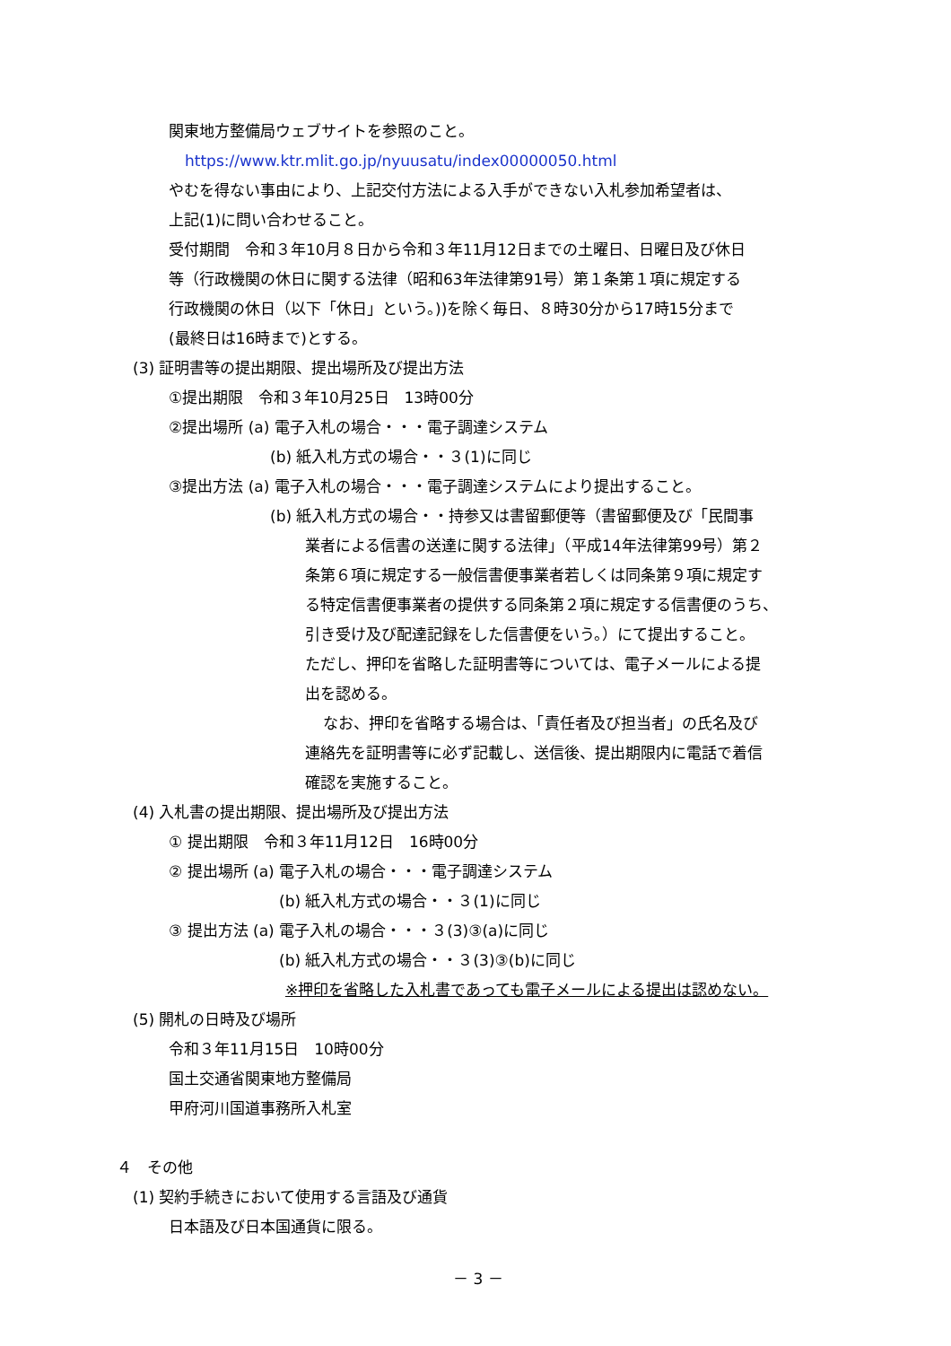関東地方整備局ウェブサイトを参照のこと。
https://www.ktr.mlit.go.jp/nyuusatu/index00000050.html
やむを得ない事由により、上記交付方法による入手ができない入札参加希望者は、
上記(1)に問い合わせること。
受付期間　令和３年10月８日から令和３年11月12日までの土曜日、日曜日及び休日
等（行政機関の休日に関する法律（昭和63年法律第91号）第１条第１項に規定する
行政機関の休日（以下「休日」という。))を除く毎日、８時30分から17時15分まで
(最終日は16時まで)とする。
(3) 証明書等の提出期限、提出場所及び提出方法
①提出期限　令和３年10月25日　13時00分
②提出場所 (a) 電子入札の場合・・・電子調達システム
(b) 紙入札方式の場合・・３(1)に同じ
③提出方法 (a) 電子入札の場合・・・電子調達システムにより提出すること。
(b) 紙入札方式の場合・・持参又は書留郵便等（書留郵便及び「民間事
業者による信書の送達に関する法律」（平成14年法律第99号）第２
条第６項に規定する一般信書便事業者若しくは同条第９項に規定す
る特定信書便事業者の提供する同条第２項に規定する信書便のうち、
引き受け及び配達記録をした信書便をいう。）にて提出すること。
ただし、押印を省略した証明書等については、電子メールによる提
出を認める。
なお、押印を省略する場合は、「責任者及び担当者」の氏名及び
連絡先を証明書等に必ず記載し、送信後、提出期限内に電話で着信
確認を実施すること。
(4) 入札書の提出期限、提出場所及び提出方法
① 提出期限　令和３年11月12日　16時00分
② 提出場所 (a) 電子入札の場合・・・電子調達システム
(b) 紙入札方式の場合・・３(1)に同じ
③ 提出方法 (a) 電子入札の場合・・・３(3)③(a)に同じ
(b) 紙入札方式の場合・・３(3)③(b)に同じ
※押印を省略した入札書であっても電子メールによる提出は認めない。
(5) 開札の日時及び場所
令和３年11月15日　10時00分
国土交通省関東地方整備局
甲府河川国道事務所入札室
４　その他
(1) 契約手続きにおいて使用する言語及び通貨
日本語及び日本国通貨に限る。
－ 3 －